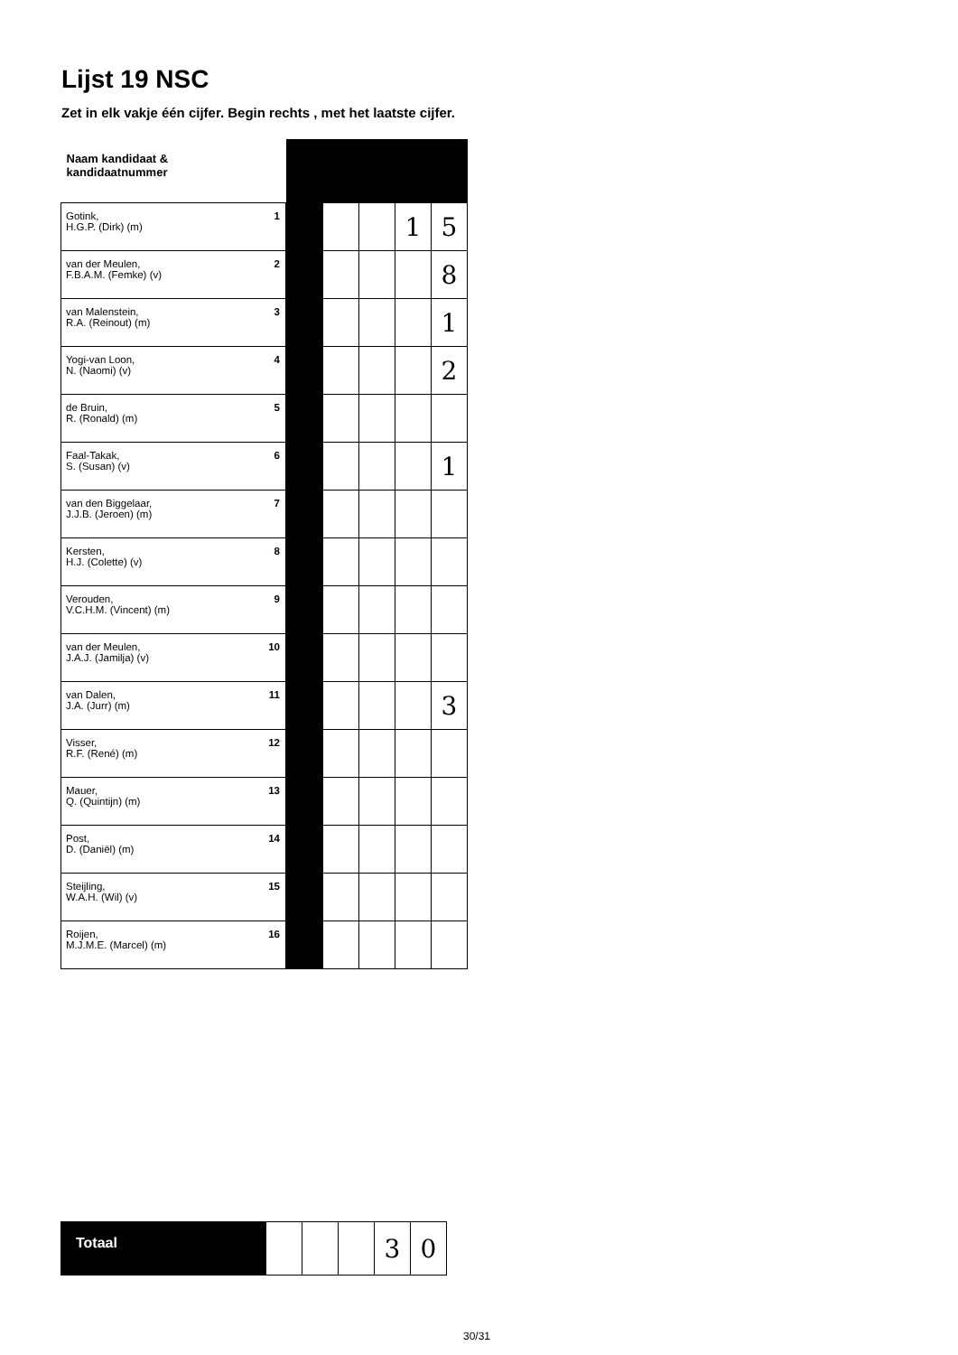Lijst 19 NSC
Zet in elk vakje één cijfer. Begin rechts , met het laatste cijfer.
| Naam kandidaat & kandidaatnummer | | | | | | |
| Gotink, H.G.P. (Dirk) (m) | 1 | | | | 1 | 5 |
| van der Meulen, F.B.A.M. (Femke) (v) | 2 | | | | | 8 |
| van Malenstein, R.A. (Reinout) (m) | 3 | | | | | 1 |
| Yogi-van Loon, N. (Naomi) (v) | 4 | | | | | 2 |
| de Bruin, R. (Ronald) (m) | 5 | | | | | |
| Faal-Takak, S. (Susan) (v) | 6 | | | | | 1 |
| van den Biggelaar, J.J.B. (Jeroen) (m) | 7 | | | | | |
| Kersten, H.J. (Colette) (v) | 8 | | | | | |
| Verouden, V.C.H.M. (Vincent) (m) | 9 | | | | | |
| van der Meulen, J.A.J. (Jamilja) (v) | 10 | | | | | |
| van Dalen, J.A. (Jurr) (m) | 11 | | | | | 3 |
| Visser, R.F. (René) (m) | 12 | | | | | |
| Mauer, Q. (Quintijn) (m) | 13 | | | | | |
| Post, D. (Daniël) (m) | 14 | | | | | |
| Steijling, W.A.H. (Wil) (v) | 15 | | | | | |
| Roijen, M.J.M.E. (Marcel) (m) | 16 | | | | | |
| Totaal | | | | 3 | 0 |
30/31